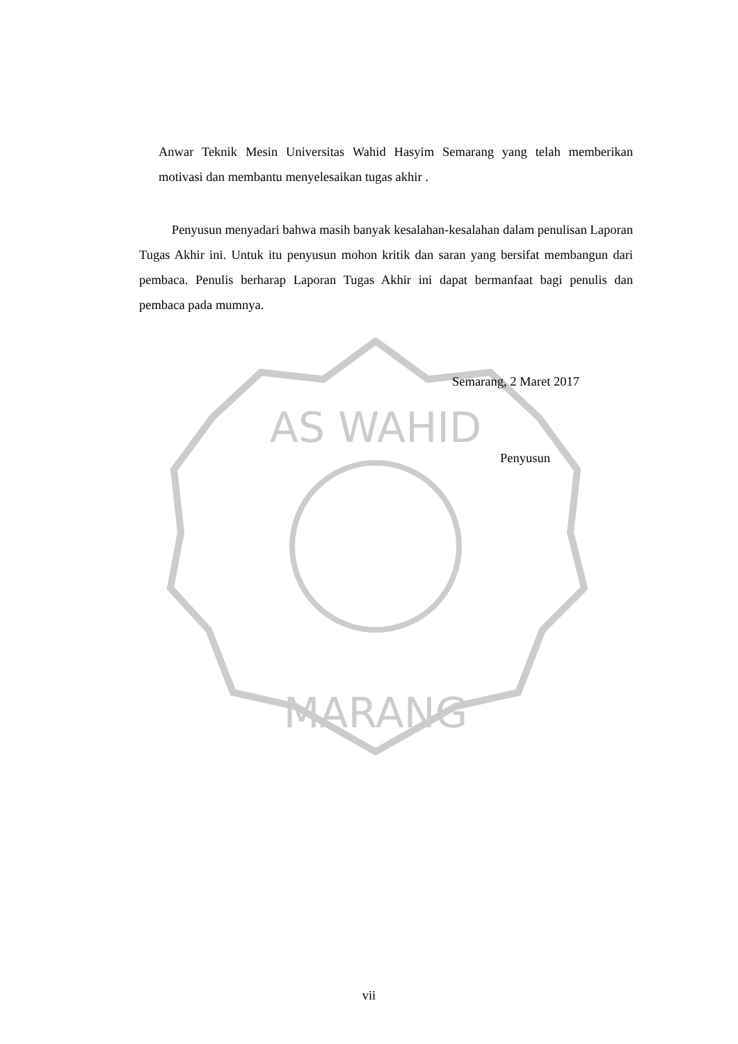AS WAHID
MARANG
Anwar Teknik Mesin Universitas Wahid Hasyim Semarang yang telah memberikan motivasi dan membantu menyelesaikan tugas akhir .
Penyusun menyadari bahwa masih banyak kesalahan-kesalahan dalam penulisan Laporan Tugas Akhir ini. Untuk itu penyusun mohon kritik dan saran yang bersifat membangun dari pembaca. Penulis berharap Laporan Tugas Akhir ini dapat bermanfaat bagi penulis dan pembaca pada mumnya.
Semarang, 2 Maret 2017
Penyusun
vii